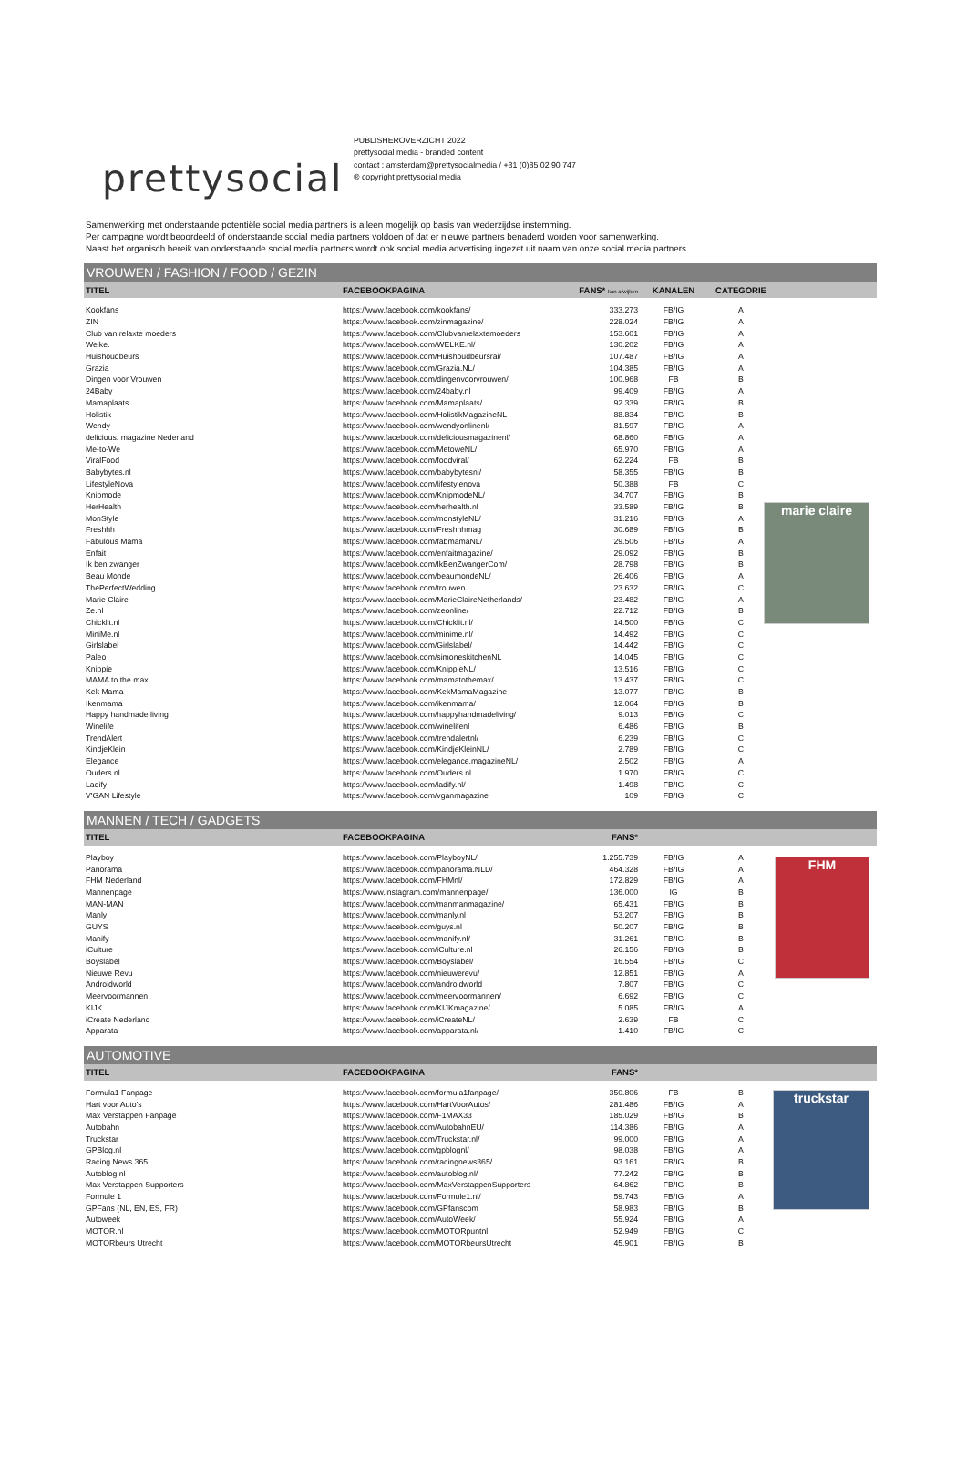prettysocial
PUBLISHEROVERZICHT 2022
prettysocial media - branded content
contact : amsterdam@prettysocialmedia / +31 (0)85 02 90 747
® copyright prettysocial media
Samenwerking met onderstaande potentiële social media partners is alleen mogelijk op basis van wederzijdse instemming.
Per campagne wordt beoordeeld of onderstaande social media partners voldoen of dat er nieuwe partners benaderd worden voor samenwerking.
Naast het organisch bereik van onderstaande social media partners wordt ook social media advertising ingezet uit naam van onze social media partners.
VROUWEN / FASHION / FOOD / GEZIN
marie claire
| TITEL | FACEBOOKPAGINA | FANS* kan afwijken | KANALEN | CATEGORIE | |
| --- | --- | --- | --- | --- | --- |
| Kookfans | https://www.facebook.com/kookfans/ | 333.273 | FB/IG | A | |
| ZIN | https://www.facebook.com/zinmagazine/ | 228.024 | FB/IG | A | |
| Club van relaxte moeders | https://www.facebook.com/Clubvanrelaxtemoeders | 153.601 | FB/IG | A | |
| Welke. | https://www.facebook.com/WELKE.nl/ | 130.202 | FB/IG | A | |
| Huishoudbeurs | https://www.facebook.com/Huishoudbeursrai/ | 107.487 | FB/IG | A | |
| Grazia | https://www.facebook.com/Grazia.NL/ | 104.385 | FB/IG | A | |
| Dingen voor Vrouwen | https://www.facebook.com/dingenvoorvrouwen/ | 100.968 | FB | B | |
| 24Baby | https://www.facebook.com/24baby.nl | 99.409 | FB/IG | A | |
| Mamaplaats | https://www.facebook.com/Mamaplaats/ | 92.339 | FB/IG | B | |
| Holistik | https://www.facebook.com/HolistikMagazineNL | 88.834 | FB/IG | B | |
| Wendy | https://www.facebook.com/wendyonlinenl/ | 81.597 | FB/IG | A | |
| delicious. magazine Nederland | https://www.facebook.com/deliciousmagazinenl/ | 68.860 | FB/IG | A | |
| Me-to-We | https://www.facebook.com/MetoweNL/ | 65.970 | FB/IG | A | |
| ViralFood | https://www.facebook.com/foodviral/ | 62.224 | FB | B | |
| Babybytes.nl | https://www.facebook.com/babybytesnl/ | 58.355 | FB/IG | B | |
| LifestyleNova | https://www.facebook.com/lifestylenova | 50.388 | FB | C | |
| Knipmode | https://www.facebook.com/KnipmodeNL/ | 34.707 | FB/IG | B | |
| HerHealth | https://www.facebook.com/herhealth.nl | 33.589 | FB/IG | B | |
| MonStyle | https://www.facebook.com/monstyleNL/ | 31.216 | FB/IG | A | |
| Freshhh | https://www.facebook.com/Freshhhmag | 30.689 | FB/IG | B | |
| Fabulous Mama | https://www.facebook.com/fabmamaNL/ | 29.506 | FB/IG | A | |
| Enfait | https://www.facebook.com/enfaitmagazine/ | 29.092 | FB/IG | B | |
| Ik ben zwanger | https://www.facebook.com/IkBenZwangerCom/ | 28.798 | FB/IG | B | |
| Beau Monde | https://www.facebook.com/beaumondeNL/ | 26.406 | FB/IG | A | |
| ThePerfectWedding | https://www.facebook.com/trouwen | 23.632 | FB/IG | C | |
| Marie Claire | https://www.facebook.com/MarieClaireNetherlands/ | 23.482 | FB/IG | A | |
| Ze.nl | https://www.facebook.com/zeonline/ | 22.712 | FB/IG | B | |
| Chicklit.nl | https://www.facebook.com/Chicklit.nl/ | 14.500 | FB/IG | C | |
| MiniMe.nl | https://www.facebook.com/minime.nl/ | 14.492 | FB/IG | C | |
| Girlslabel | https://www.facebook.com/Girlslabel/ | 14.442 | FB/IG | C | |
| Paleo | https://www.facebook.com/simoneskitchenNL | 14.045 | FB/IG | C | |
| Knippie | https://www.facebook.com/KnippieNL/ | 13.516 | FB/IG | C | |
| MAMA to the max | https://www.facebook.com/mamatothemax/ | 13.437 | FB/IG | C | |
| Kek Mama | https://www.facebook.com/KekMamaMagazine | 13.077 | FB/IG | B | |
| Ikenmama | https://www.facebook.com/ikenmama/ | 12.064 | FB/IG | B | |
| Happy handmade living | https://www.facebook.com/happyhandmadeliving/ | 9.013 | FB/IG | C | |
| Winelife | https://www.facebook.com/winelifenl | 6.486 | FB/IG | B | |
| TrendAlert | https://www.facebook.com/trendalertnl/ | 6.239 | FB/IG | C | |
| KindjeKlein | https://www.facebook.com/KindjeKleinNL/ | 2.789 | FB/IG | C | |
| Elegance | https://www.facebook.com/elegance.magazineNL/ | 2.502 | FB/IG | A | |
| Ouders.nl | https://www.facebook.com/Ouders.nl | 1.970 | FB/IG | C | |
| Ladify | https://www.facebook.com/ladify.nl/ | 1.498 | FB/IG | C | |
| V'GAN Lifestyle | https://www.facebook.com/vganmagazine | 109 | FB/IG | C | |
MANNEN / TECH / GADGETS
FHM
| TITEL | FACEBOOKPAGINA | FANS* | | | |
| --- | --- | --- | --- | --- | --- |
| Playboy | https://www.facebook.com/PlayboyNL/ | 1.255.739 | FB/IG | A | |
| Panorama | https://www.facebook.com/panorama.NLD/ | 464.328 | FB/IG | A | |
| FHM Nederland | https://www.facebook.com/FHMnl/ | 172.829 | FB/IG | A | |
| Mannenpage | https://www.instagram.com/mannenpage/ | 136.000 | IG | B | |
| MAN-MAN | https://www.facebook.com/manmanmagazine/ | 65.431 | FB/IG | B | |
| Manly | https://www.facebook.com/manly.nl | 53.207 | FB/IG | B | |
| GUYS | https://www.facebook.com/guys.nl | 50.207 | FB/IG | B | |
| Manify | https://www.facebook.com/manify.nl/ | 31.261 | FB/IG | B | |
| iCulture | https://www.facebook.com/iCulture.nl | 26.156 | FB/IG | B | |
| Boyslabel | https://www.facebook.com/Boyslabel/ | 16.554 | FB/IG | C | |
| Nieuwe Revu | https://www.facebook.com/nieuwerevu/ | 12.851 | FB/IG | A | |
| Androidworld | https://www.facebook.com/androidworld | 7.807 | FB/IG | C | |
| Meervoormannen | https://www.facebook.com/meervoormannen/ | 6.692 | FB/IG | C | |
| KIJK | https://www.facebook.com/KIJKmagazine/ | 5.085 | FB/IG | A | |
| iCreate Nederland | https://www.facebook.com/iCreateNL/ | 2.639 | FB | C | |
| Apparata | https://www.facebook.com/apparata.nl/ | 1.410 | FB/IG | C | |
AUTOMOTIVE
truckstar
| TITEL | FACEBOOKPAGINA | FANS* | | | |
| --- | --- | --- | --- | --- | --- |
| Formula1 Fanpage | https://www.facebook.com/formula1fanpage/ | 350.806 | FB | B | |
| Hart voor Auto's | https://www.facebook.com/HartVoorAutos/ | 281.486 | FB/IG | A | |
| Max Verstappen Fanpage | https://www.facebook.com/F1MAX33 | 185.029 | FB/IG | B | |
| Autobahn | https://www.facebook.com/AutobahnEU/ | 114.386 | FB/IG | A | |
| Truckstar | https://www.facebook.com/Truckstar.nl/ | 99.000 | FB/IG | A | |
| GPBlog.nl | https://www.facebook.com/gpblognl/ | 98.038 | FB/IG | A | |
| Racing News 365 | https://www.facebook.com/racingnews365/ | 93.161 | FB/IG | B | |
| Autoblog.nl | https://www.facebook.com/autoblog.nl/ | 77.242 | FB/IG | B | |
| Max Verstappen Supporters | https://www.facebook.com/MaxVerstappenSupporters | 64.862 | FB/IG | B | |
| Formule 1 | https://www.facebook.com/Formule1.nl/ | 59.743 | FB/IG | A | |
| GPFans (NL, EN, ES, FR) | https://www.facebook.com/GPfanscom | 58.983 | FB/IG | B | |
| Autoweek | https://www.facebook.com/AutoWeek/ | 55.924 | FB/IG | A | |
| MOTOR.nl | https://www.facebook.com/MOTORpuntnl | 52.949 | FB/IG | C | |
| MOTORbeurs Utrecht | https://www.facebook.com/MOTORbeursUtrecht | 45.901 | FB/IG | B | |